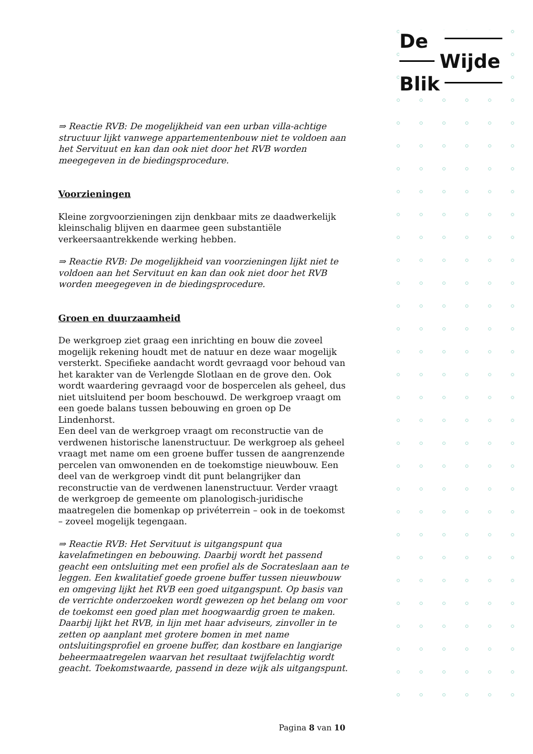De
Wijde
Blik
⇒ Reactie RVB: De mogelijkheid van een urban villa-achtige structuur lijkt vanwege appartementenbouw niet te voldoen aan het Servituut en kan dan ook niet door het RVB worden meegegeven in de biedingsprocedure.
Voorzieningen
Kleine zorgvoorzieningen zijn denkbaar mits ze daadwerkelijk kleinschalig blijven en daarmee geen substantiële verkeersaantrekkende werking hebben.
⇒ Reactie RVB: De mogelijkheid van voorzieningen lijkt niet te voldoen aan het Servituut en kan dan ook niet door het RVB worden meegegeven in de biedingsprocedure.
Groen en duurzaamheid
De werkgroep ziet graag een inrichting en bouw die zoveel mogelijk rekening houdt met de natuur en deze waar mogelijk versterkt. Specifieke aandacht wordt gevraagd voor behoud van het karakter van de Verlengde Slotlaan en de grove den. Ook wordt waardering gevraagd voor de bospercelen als geheel, dus niet uitsluitend per boom beschouwd. De werkgroep vraagt om een goede balans tussen bebouwing en groen op De Lindenhorst.
Een deel van de werkgroep vraagt om reconstructie van de verdwenen historische lanenstructuur. De werkgroep als geheel vraagt met name om een groene buffer tussen de aangrenzende percelen van omwonenden en de toekomstige nieuwbouw. Een deel van de werkgroep vindt dit punt belangrijker dan reconstructie van de verdwenen lanenstructuur. Verder vraagt de werkgroep de gemeente om planologisch-juridische maatregelen die bomenkap op privéterrein – ook in de toekomst – zoveel mogelijk tegengaan.
⇒ Reactie RVB: Het Servituut is uitgangspunt qua kavelafmetingen en bebouwing. Daarbij wordt het passend geacht een ontsluiting met een profiel als de Socrateslaan aan te leggen. Een kwalitatief goede groene buffer tussen nieuwbouw en omgeving lijkt het RVB een goed uitgangspunt. Op basis van de verrichte onderzoeken wordt gewezen op het belang om voor de toekomst een goed plan met hoogwaardig groen te maken. Daarbij lijkt het RVB, in lijn met haar adviseurs, zinvoller in te zetten op aanplant met grotere bomen in met name ontsluitingsprofiel en groene buffer, dan kostbare en langjarige beheermaatregelen waarvan het resultaat twijfelachtig wordt geacht. Toekomstwaarde, passend in deze wijk als uitgangspunt.
Pagina 8 van 10